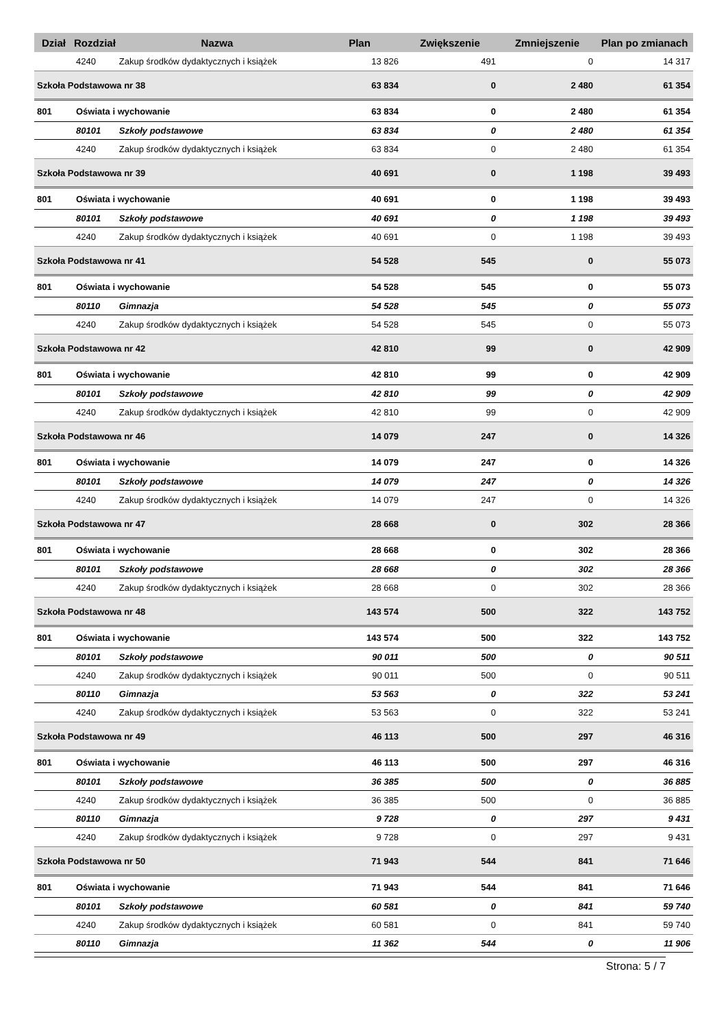| Dział | Rozdział | Nazwa | Plan | Zwiększenie | Zmniejszenie | Plan po zmianach |
| --- | --- | --- | --- | --- | --- | --- |
| | 4240 | Zakup środków dydaktycznych i książek | 13 826 | 491 | 0 | 14 317 |
| Szkoła Podstawowa nr 38 | | | 63 834 | 0 | 2 480 | 61 354 |
| 801 | Oświata i wychowanie | | 63 834 | 0 | 2 480 | 61 354 |
| | 80101 | Szkoły podstawowe | 63 834 | 0 | 2 480 | 61 354 |
| | 4240 | Zakup środków dydaktycznych i książek | 63 834 | 0 | 2 480 | 61 354 |
| Szkoła Podstawowa nr 39 | | | 40 691 | 0 | 1 198 | 39 493 |
| 801 | Oświata i wychowanie | | 40 691 | 0 | 1 198 | 39 493 |
| | 80101 | Szkoły podstawowe | 40 691 | 0 | 1 198 | 39 493 |
| | 4240 | Zakup środków dydaktycznych i książek | 40 691 | 0 | 1 198 | 39 493 |
| Szkoła Podstawowa nr 41 | | | 54 528 | 545 | 0 | 55 073 |
| 801 | Oświata i wychowanie | | 54 528 | 545 | 0 | 55 073 |
| | 80110 | Gimnazja | 54 528 | 545 | 0 | 55 073 |
| | 4240 | Zakup środków dydaktycznych i książek | 54 528 | 545 | 0 | 55 073 |
| Szkoła Podstawowa nr 42 | | | 42 810 | 99 | 0 | 42 909 |
| 801 | Oświata i wychowanie | | 42 810 | 99 | 0 | 42 909 |
| | 80101 | Szkoły podstawowe | 42 810 | 99 | 0 | 42 909 |
| | 4240 | Zakup środków dydaktycznych i książek | 42 810 | 99 | 0 | 42 909 |
| Szkoła Podstawowa nr 46 | | | 14 079 | 247 | 0 | 14 326 |
| 801 | Oświata i wychowanie | | 14 079 | 247 | 0 | 14 326 |
| | 80101 | Szkoły podstawowe | 14 079 | 247 | 0 | 14 326 |
| | 4240 | Zakup środków dydaktycznych i książek | 14 079 | 247 | 0 | 14 326 |
| Szkoła Podstawowa nr 47 | | | 28 668 | 0 | 302 | 28 366 |
| 801 | Oświata i wychowanie | | 28 668 | 0 | 302 | 28 366 |
| | 80101 | Szkoły podstawowe | 28 668 | 0 | 302 | 28 366 |
| | 4240 | Zakup środków dydaktycznych i książek | 28 668 | 0 | 302 | 28 366 |
| Szkoła Podstawowa nr 48 | | | 143 574 | 500 | 322 | 143 752 |
| 801 | Oświata i wychowanie | | 143 574 | 500 | 322 | 143 752 |
| | 80101 | Szkoły podstawowe | 90 011 | 500 | 0 | 90 511 |
| | 4240 | Zakup środków dydaktycznych i książek | 90 011 | 500 | 0 | 90 511 |
| | 80110 | Gimnazja | 53 563 | 0 | 322 | 53 241 |
| | 4240 | Zakup środków dydaktycznych i książek | 53 563 | 0 | 322 | 53 241 |
| Szkoła Podstawowa nr 49 | | | 46 113 | 500 | 297 | 46 316 |
| 801 | Oświata i wychowanie | | 46 113 | 500 | 297 | 46 316 |
| | 80101 | Szkoły podstawowe | 36 385 | 500 | 0 | 36 885 |
| | 4240 | Zakup środków dydaktycznych i książek | 36 385 | 500 | 0 | 36 885 |
| | 80110 | Gimnazja | 9 728 | 0 | 297 | 9 431 |
| | 4240 | Zakup środków dydaktycznych i książek | 9 728 | 0 | 297 | 9 431 |
| Szkoła Podstawowa nr 50 | | | 71 943 | 544 | 841 | 71 646 |
| 801 | Oświata i wychowanie | | 71 943 | 544 | 841 | 71 646 |
| | 80101 | Szkoły podstawowe | 60 581 | 0 | 841 | 59 740 |
| | 4240 | Zakup środków dydaktycznych i książek | 60 581 | 0 | 841 | 59 740 |
| | 80110 | Gimnazja | 11 362 | 544 | 0 | 11 906 |
Strona: 5 / 7